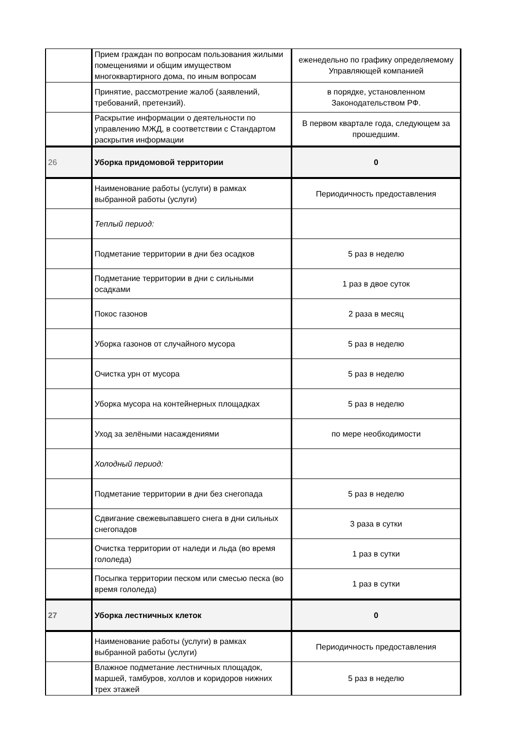| | Прием граждан по вопросам пользования жилыми помещениями и общим имуществом многоквартирного дома, по иным вопросам | еженедельно по графику определяемому Управляющей компанией |
| | Принятие, рассмотрение жалоб (заявлений, требований, претензий). | в порядке, установленном Законодательством РФ. |
| | Раскрытие информации о деятельности по управлению МЖД, в соответствии с Стандартом раскрытия информации | В первом квартале года, следующем за прошедшим. |
| 26 | Уборка придомовой территории | 0 |
| | Наименование работы (услуги) в рамках выбранной работы (услуги) | Периодичность предоставления |
| | Теплый период: | |
| | Подметание территории в дни без осадков | 5 раз в неделю |
| | Подметание территории в дни с сильными осадками | 1 раз в двое суток |
| | Покос газонов | 2 раза в месяц |
| | Уборка газонов от случайного мусора | 5 раз в неделю |
| | Очистка урн от мусора | 5 раз в неделю |
| | Уборка мусора на контейнерных площадках | 5 раз в неделю |
| | Уход за зелёными насаждениями | по мере необходимости |
| | Холодный период: | |
| | Подметание территории в дни без снегопада | 5 раз в неделю |
| | Сдвигание свежевыпавшего снега в дни сильных снегопадов | 3 раза в сутки |
| | Очистка территории от наледи и льда (во время гололеда) | 1 раз в сутки |
| | Посыпка территории песком или смесью песка (во время гололеда) | 1 раз в сутки |
| 27 | Уборка лестничных клеток | 0 |
| | Наименование работы (услуги) в рамках выбранной работы (услуги) | Периодичность предоставления |
| | Влажное подметание лестничных площадок, маршей, тамбуров, холлов и коридоров нижних трех этажей | 5 раз в неделю |